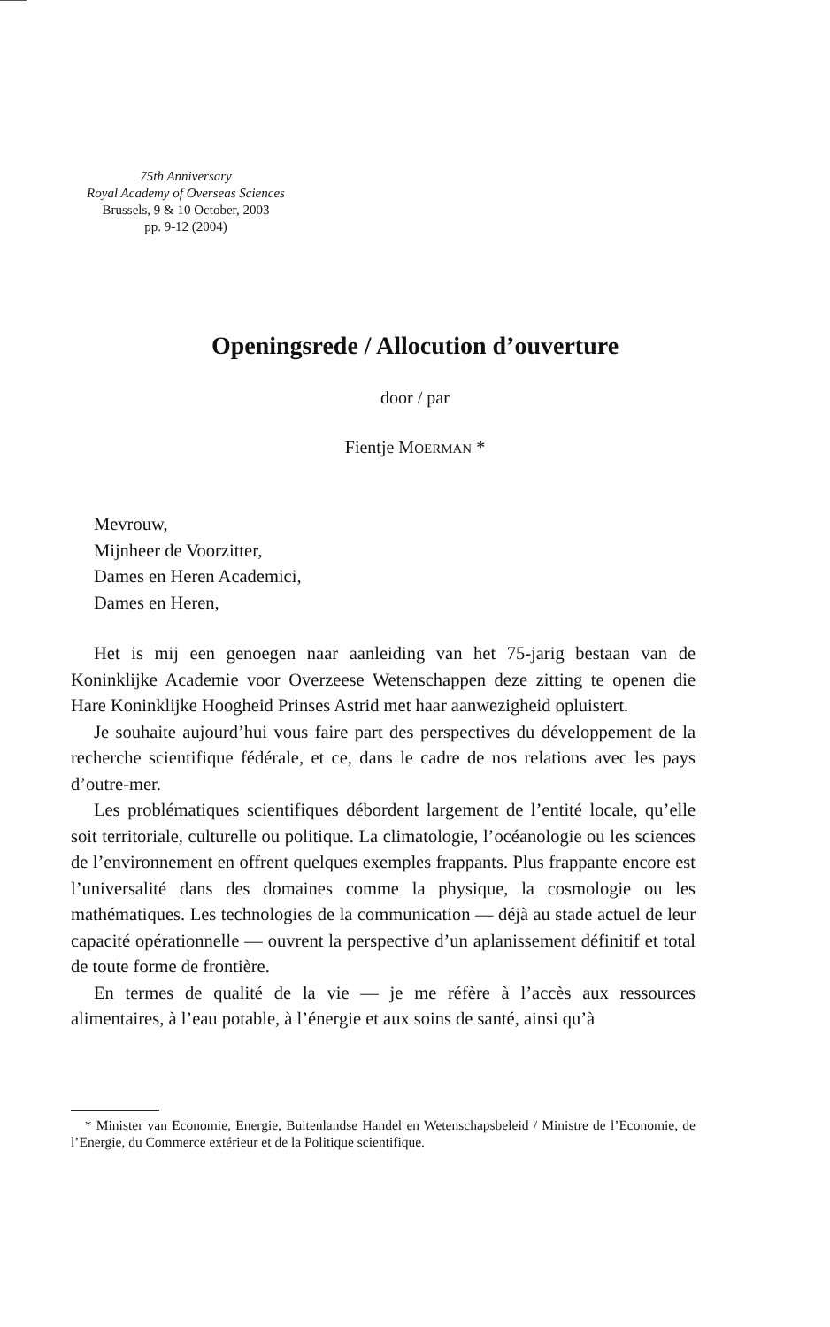75th Anniversary
Royal Academy of Overseas Sciences
Brussels, 9 & 10 October, 2003
pp. 9-12 (2004)
Openingsrede / Allocution d’ouverture
door / par
Fientje MOERMAN *
Mevrouw,
Mijnheer de Voorzitter,
Dames en Heren Academici,
Dames en Heren,
Het is mij een genoegen naar aanleiding van het 75-jarig bestaan van de Koninklijke Academie voor Overzeese Wetenschappen deze zitting te openen die Hare Koninklijke Hoogheid Prinses Astrid met haar aanwezigheid opluistert.
Je souhaite aujourd’hui vous faire part des perspectives du développement de la recherche scientifique fédérale, et ce, dans le cadre de nos relations avec les pays d’outre-mer.
Les problématiques scientifiques débordent largement de l’entité locale, qu’elle soit territoriale, culturelle ou politique. La climatologie, l’océanologie ou les sciences de l’environnement en offrent quelques exemples frappants. Plus frappante encore est l’universalité dans des domaines comme la physique, la cosmologie ou les mathématiques. Les technologies de la communication — déjà au stade actuel de leur capacité opérationnelle — ouvrent la perspective d’un aplanissement définitif et total de toute forme de frontière.
En termes de qualité de la vie — je me réfère à l’accès aux ressources alimentaires, à l’eau potable, à l’énergie et aux soins de santé, ainsi qu’à
* Minister van Economie, Energie, Buitenlandse Handel en Wetenschapsbeleid / Ministre de l’Economie, de l’Energie, du Commerce extérieur et de la Politique scientifique.